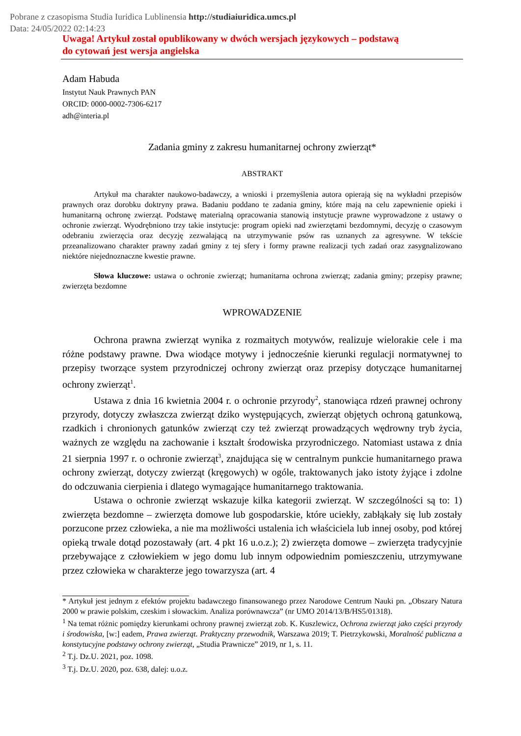Pobrane z czasopisma Studia Iuridica Lublinensia http://studiaiuridica.umcs.pl
Data: 24/05/2022 02:14:23
Uwaga! Artykuł został opublikowany w dwóch wersjach językowych – podstawą
do cytowań jest wersja angielska
Adam Habuda
Instytut Nauk Prawnych PAN
ORCID: 0000-0002-7306-6217
adh@interia.pl
Zadania gminy z zakresu humanitarnej ochrony zwierząt*
ABSTRAKT
Artykuł ma charakter naukowo-badawczy, a wnioski i przemyślenia autora opierają się na wykładni przepisów prawnych oraz dorobku doktryny prawa. Badaniu poddano te zadania gminy, które mają na celu zapewnienie opieki i humanitarną ochronę zwierząt. Podstawę materialną opracowania stanowią instytucje prawne wyprowadzone z ustawy o ochronie zwierząt. Wyodrębniono trzy takie instytucje: program opieki nad zwierzętami bezdomnymi, decyzję o czasowym odebraniu zwierzęcia oraz decyzję zezwalającą na utrzymywanie psów ras uznanych za agresywne. W tekście przeanalizowano charakter prawny zadań gminy z tej sfery i formy prawne realizacji tych zadań oraz zasygnalizowano niektóre niejednoznaczne kwestie prawne.
Słowa kluczowe: ustawa o ochronie zwierząt; humanitarna ochrona zwierząt; zadania gminy; przepisy prawne; zwierzęta bezdomne
WPROWADZENIE
Ochrona prawna zwierząt wynika z rozmaitych motywów, realizuje wielorakie cele i ma różne podstawy prawne. Dwa wiodące motywy i jednocześnie kierunki regulacji normatywnej to przepisy tworzące system przyrodniczej ochrony zwierząt oraz przepisy dotyczące humanitarnej ochrony zwierząt<sup>1</sup>.
Ustawa z dnia 16 kwietnia 2004 r. o ochronie przyrody<sup>2</sup>, stanowiąca rdzeń prawnej ochrony przyrody, dotyczy zwłaszcza zwierząt dziko występujących, zwierząt objętych ochroną gatunkową, rzadkich i chronionych gatunków zwierząt czy też zwierząt prowadzących wędrowny tryb życia, ważnych ze względu na zachowanie i kształt środowiska przyrodniczego. Natomiast ustawa z dnia 21 sierpnia 1997 r. o ochronie zwierząt<sup>3</sup>, znajdująca się w centralnym punkcie humanitarnego prawa ochrony zwierząt, dotyczy zwierząt (kręgowych) w ogóle, traktowanych jako istoty żyjące i zdolne do odczuwania cierpienia i dlatego wymagające humanitarnego traktowania.
Ustawa o ochronie zwierząt wskazuje kilka kategorii zwierząt. W szczególności są to: 1) zwierzęta bezdomne – zwierzęta domowe lub gospodarskie, które uciekły, zabłąkały się lub zostały porzucone przez człowieka, a nie ma możliwości ustalenia ich właściciela lub innej osoby, pod której opieką trwale dotąd pozostawały (art. 4 pkt 16 u.o.z.); 2) zwierzęta domowe – zwierzęta tradycyjnie przebywające z człowiekiem w jego domu lub innym odpowiednim pomieszczeniu, utrzymywane przez człowieka w charakterze jego towarzysza (art. 4
* Artykuł jest jednym z efektów projektu badawczego finansowanego przez Narodowe Centrum Nauki pn. „Obszary Natura 2000 w prawie polskim, czeskim i słowackim. Analiza porównawcza” (nr UMO 2014/13/B/HS5/01318).
<sup>1</sup> Na temat różnic pomiędzy kierunkami ochrony prawnej zwierząt zob. K. Kuszlewicz, Ochrona zwierząt jako części przyrody i środowiska, [w:] eadem, Prawa zwierząt. Praktyczny przewodnik, Warszawa 2019; T. Pietrzykowski, Moralność publiczna a konstytucyjne podstawy ochrony zwierząt, „Studia Prawnicze” 2019, nr 1, s. 11.
<sup>2</sup> T.j. Dz.U. 2021, poz. 1098.
<sup>3</sup> T.j. Dz.U. 2020, poz. 638, dalej: u.o.z.